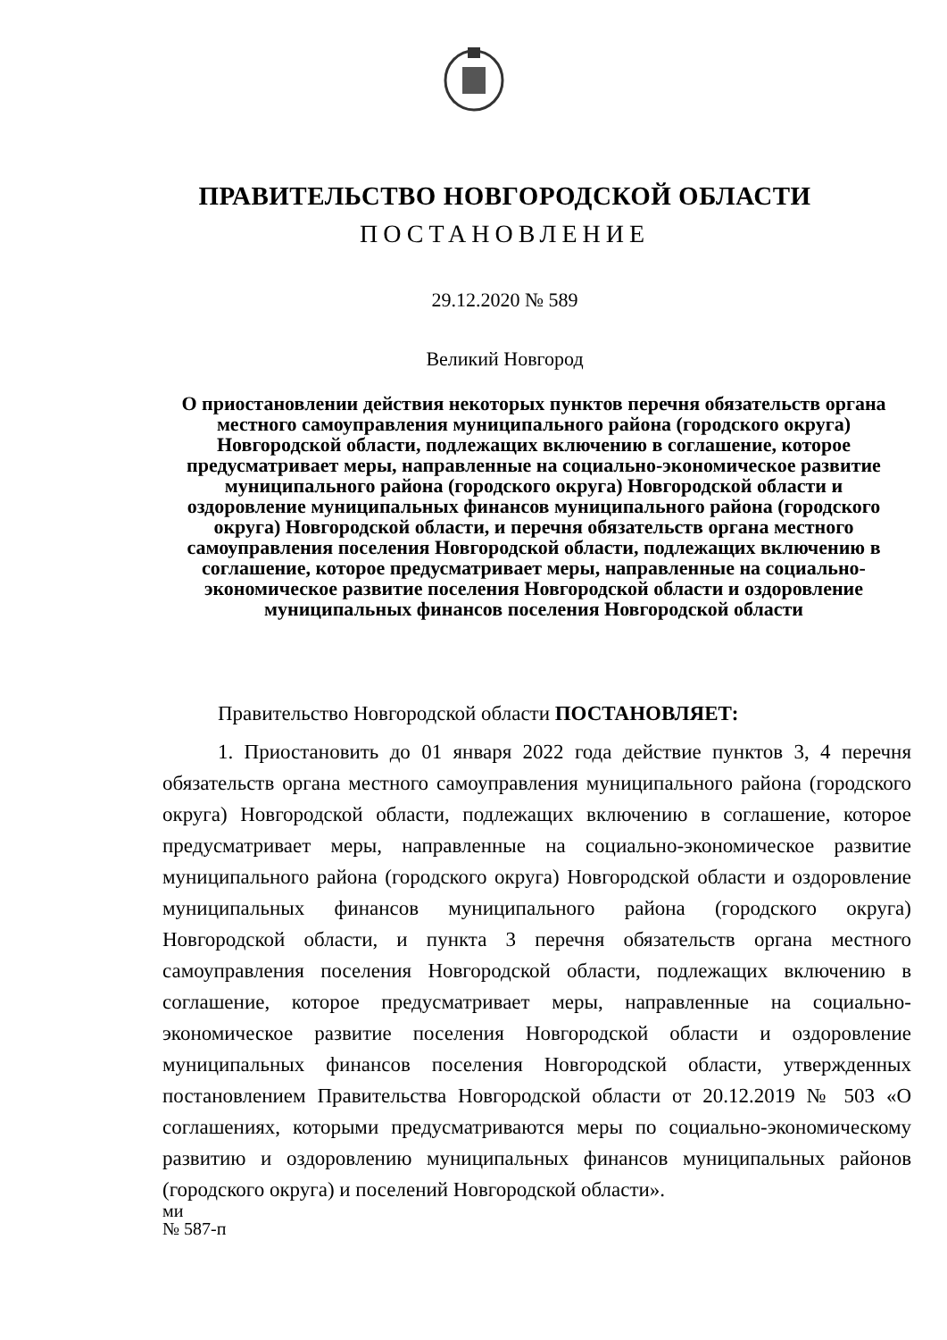ПРАВИТЕЛЬСТВО НОВГОРОДСКОЙ ОБЛАСТИ
ПОСТАНОВЛЕНИЕ
29.12.2020 № 589
Великий Новгород
О приостановлении действия некоторых пунктов перечня обязательств органа местного самоуправления муниципального района (городского округа) Новгородской области, подлежащих включению в соглашение, которое предусматривает меры, направленные на социально-экономическое развитие муниципального района (городского округа) Новгородской области и оздоровление муниципальных финансов муниципального района (городского округа) Новгородской области, и перечня обязательств органа местного самоуправления поселения Новгородской области, подлежащих включению в соглашение, которое предусматривает меры, направленные на социально-экономическое развитие поселения Новгородской области и оздоровление муниципальных финансов поселения Новгородской области
Правительство Новгородской области ПОСТАНОВЛЯЕТ:
1. Приостановить до 01 января 2022 года действие пунктов 3, 4 перечня обязательств органа местного самоуправления муниципального района (городского округа) Новгородской области, подлежащих включению в соглашение, которое предусматривает меры, направленные на социально-экономическое развитие муниципального района (городского округа) Новгородской области и оздоровление муниципальных финансов муниципального района (городского округа) Новгородской области, и пункта 3 перечня обязательств органа местного самоуправления поселения Новгородской области, подлежащих включению в соглашение, которое предусматривает меры, направленные на социально-экономическое развитие поселения Новгородской области и оздоровление муниципальных финансов поселения Новгородской области, утвержденных постановлением Правительства Новгородской области от 20.12.2019 № 503 «О соглашениях, которыми предусматриваются меры по социально-экономическому развитию и оздоровлению муниципальных финансов муниципальных районов (городского округа) и поселений Новгородской области».
ми
№ 587-п